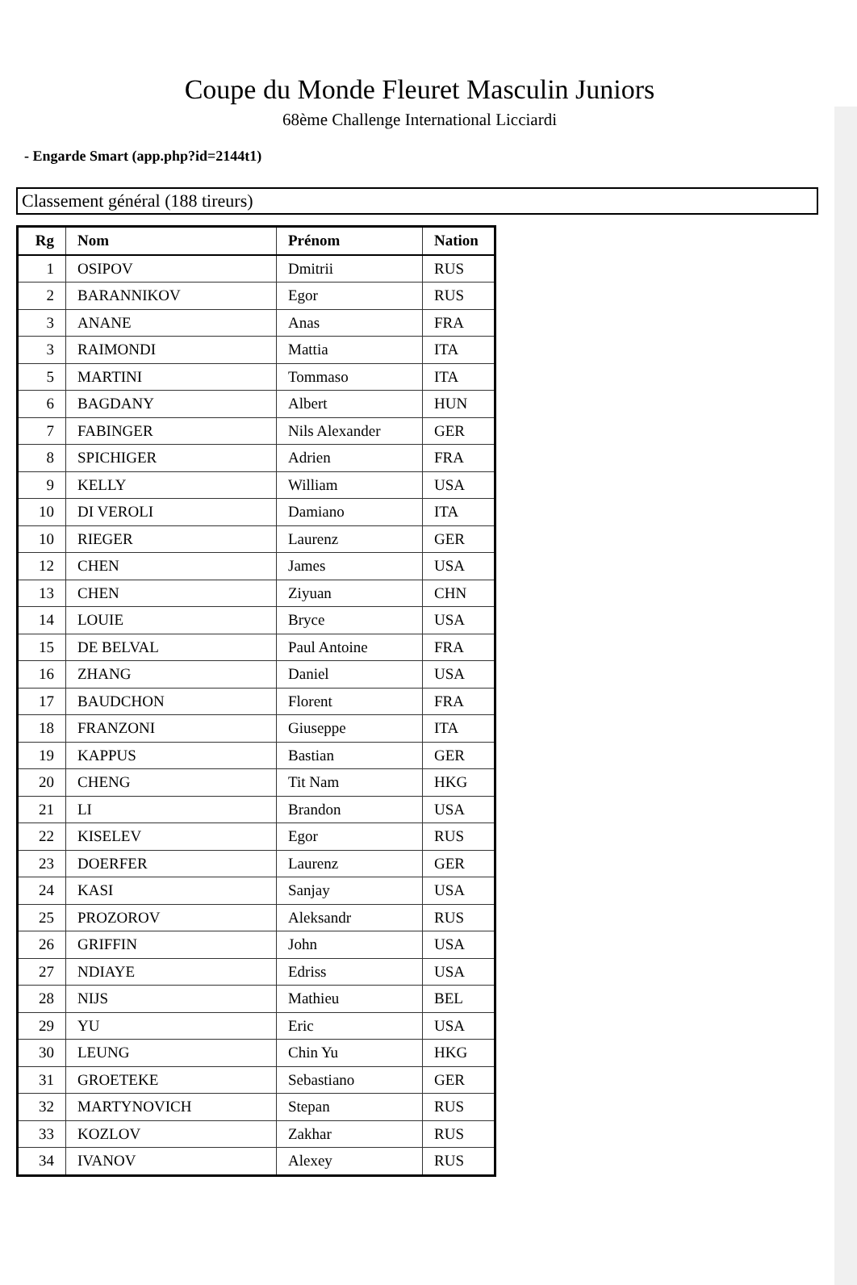Coupe du Monde Fleuret Masculin Juniors
68ème Challenge International Licciardi
- Engarde Smart (app.php?id=2144t1)
Classement général (188 tireurs)
| Rg | Nom | Prénom | Nation |
| --- | --- | --- | --- |
| 1 | OSIPOV | Dmitrii | RUS |
| 2 | BARANNIKOV | Egor | RUS |
| 3 | ANANE | Anas | FRA |
| 3 | RAIMONDI | Mattia | ITA |
| 5 | MARTINI | Tommaso | ITA |
| 6 | BAGDANY | Albert | HUN |
| 7 | FABINGER | Nils Alexander | GER |
| 8 | SPICHIGER | Adrien | FRA |
| 9 | KELLY | William | USA |
| 10 | DI VEROLI | Damiano | ITA |
| 10 | RIEGER | Laurenz | GER |
| 12 | CHEN | James | USA |
| 13 | CHEN | Ziyuan | CHN |
| 14 | LOUIE | Bryce | USA |
| 15 | DE BELVAL | Paul Antoine | FRA |
| 16 | ZHANG | Daniel | USA |
| 17 | BAUDCHON | Florent | FRA |
| 18 | FRANZONI | Giuseppe | ITA |
| 19 | KAPPUS | Bastian | GER |
| 20 | CHENG | Tit Nam | HKG |
| 21 | LI | Brandon | USA |
| 22 | KISELEV | Egor | RUS |
| 23 | DOERFER | Laurenz | GER |
| 24 | KASI | Sanjay | USA |
| 25 | PROZOROV | Aleksandr | RUS |
| 26 | GRIFFIN | John | USA |
| 27 | NDIAYE | Edriss | USA |
| 28 | NIJS | Mathieu | BEL |
| 29 | YU | Eric | USA |
| 30 | LEUNG | Chin Yu | HKG |
| 31 | GROETEKE | Sebastiano | GER |
| 32 | MARTYNOVICH | Stepan | RUS |
| 33 | KOZLOV | Zakhar | RUS |
| 34 | IVANOV | Alexey | RUS |